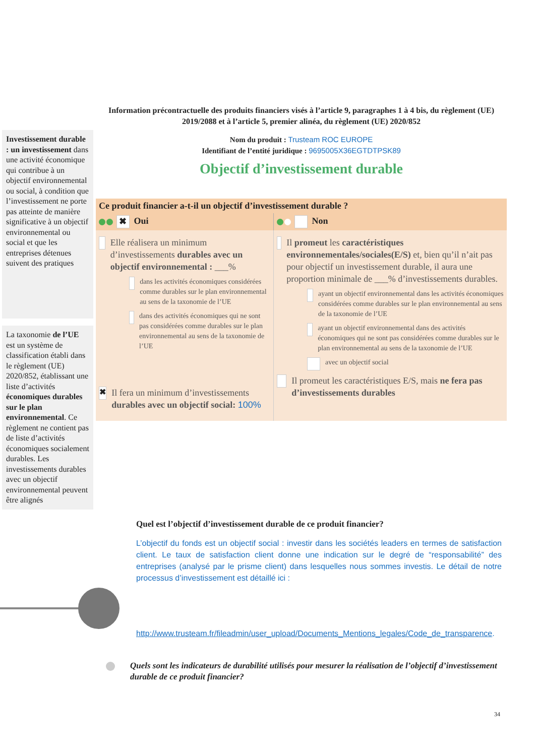Information précontractuelle des produits financiers visés à l’article 9, paragraphes 1 à 4 bis, du règlement (UE) 2019/2088 et à l’article 5, premier alinéa, du règlement (UE) 2020/852
Nom du produit : Trusteam ROC EUROPE
Identifiant de l’entité juridique : 9695005X36EGTDTPSK89
Objectif d’investissement durable
Investissement durable : un investissement dans une activité économique qui contribue à un objectif environnemental ou social, à condition que l’investissement ne porte pas atteinte de manière significative à un objectif environnemental ou social et que les entreprises détenues suivent des pratiques
La taxonomie de l’UE est un système de classification établi dans le règlement (UE) 2020/852, établissant une liste d’activités économiques durables sur le plan environnemental. Ce règlement ne contient pas de liste d’activités économiques socialement durables. Les investissements durables avec un objectif environnemental peuvent être alignés
| Ce produit financier a-t-il un objectif d’investissement durable ? | |
| ✖ Oui | Non |
| Elle réalisera un minimum d’investissements durables avec un objectif environnemental : ___% dans les activités économiques considérées comme durables sur le plan environnemental au sens de la taxonomie de l’UE dans des activités économiques qui ne sont pas considérées comme durables sur le plan environnemental au sens de la taxonomie de l’UE ✖ Il fera un minimum d’investissements durables avec un objectif social: 100% | Il promeut les caractéristiques environnementales/sociales(E/S) et, bien qu’il n’ait pas pour objectif un investissement durable, il aura une proportion minimale de ___% d’investissements durables. ayant un objectif environnemental dans les activités économiques considérées comme durables sur le plan environnemental au sens de la taxonomie de l’UE ayant un objectif environnemental dans des activités économiques qui ne sont pas considérées comme durables sur le plan environnemental au sens de la taxonomie de l’UE avec un objectif social Il promeut les caractéristiques E/S, mais ne fera pas d’investissements durables |
Quel est l’objectif d’investissement durable de ce produit financier?
L’objectif du fonds est un objectif social : investir dans les sociétés leaders en termes de satisfaction client. Le taux de satisfaction client donne une indication sur le degré de “responsabilité” des entreprises (analysé par le prisme client) dans lesquelles nous sommes investis. Le détail de notre processus d’investissement est détaillé ici :
http://www.trusteam.fr/fileadmin/user_upload/Documents_Mentions_legales/Code_de_transparence.
Quels sont les indicateurs de durabilité utilisés pour mesurer la réalisation de l’objectif d’investissement durable de ce produit financier?
34